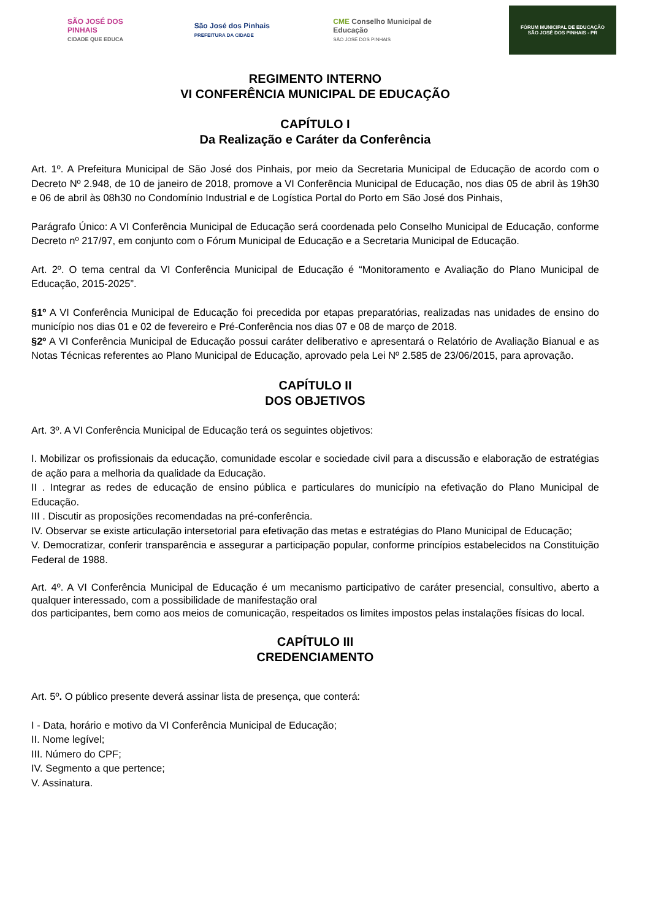SÃO JOSÉ DOS PINHAIS
CIDADE QUE EDUCA
São José dos Pinhais
PREFEITURA DA CIDADE
CME Conselho Municipal de Educação
SÃO JOSÉ DOS PINHAIS
FÓRUM MUNICIPAL DE EDUCAÇÃO
SÃO JOSÉ DOS PINHAIS - PR
REGIMENTO INTERNO
VI CONFERÊNCIA MUNICIPAL DE EDUCAÇÃO
CAPÍTULO I
Da Realização e Caráter da Conferência
Art. 1º. A Prefeitura Municipal de São José dos Pinhais, por meio da Secretaria Municipal de Educação de acordo com o Decreto Nº 2.948, de 10 de janeiro de 2018, promove a VI Conferência Municipal de Educação, nos dias 05 de abril às 19h30 e 06 de abril às 08h30 no Condomínio Industrial e de Logística Portal do Porto em São José dos Pinhais,
Parágrafo Único: A VI Conferência Municipal de Educação será coordenada pelo Conselho Municipal de Educação, conforme Decreto nº 217/97, em conjunto com o Fórum Municipal de Educação e a Secretaria Municipal de Educação.
Art. 2º. O tema central da VI Conferência Municipal de Educação é “Monitoramento e Avaliação do Plano Municipal de Educação, 2015-2025”.
§1º A VI Conferência Municipal de Educação foi precedida por etapas preparatórias, realizadas nas unidades de ensino do município nos dias 01 e 02 de fevereiro e Pré-Conferência nos dias 07 e 08 de março de 2018.
§2º A VI Conferência Municipal de Educação possui caráter deliberativo e apresentará o Relatório de Avaliação Bianual e as Notas Técnicas referentes ao Plano Municipal de Educação, aprovado pela Lei Nº 2.585 de 23/06/2015, para aprovação.
CAPÍTULO II
DOS OBJETIVOS
Art. 3º. A VI Conferência Municipal de Educação terá os seguintes objetivos:
I. Mobilizar os profissionais da educação, comunidade escolar e sociedade civil para a discussão e elaboração de estratégias de ação para a melhoria da qualidade da Educação.
II . Integrar as redes de educação de ensino pública e particulares do município na efetivação do Plano Municipal de Educação.
III . Discutir as proposições recomendadas na pré-conferência.
IV. Observar se existe articulação intersetorial para efetivação das metas e estratégias do Plano Municipal de Educação;
V. Democratizar, conferir transparência e assegurar a participação popular, conforme princípios estabelecidos na Constituição Federal de 1988.
Art. 4º. A VI Conferência Municipal de Educação é um mecanismo participativo de caráter presencial, consultivo, aberto a qualquer interessado, com a possibilidade de manifestação oral
dos participantes, bem como aos meios de comunicação, respeitados os limites impostos pelas instalações físicas do local.
CAPÍTULO III
CREDENCIAMENTO
Art. 5º. O público presente deverá assinar lista de presença, que conterá:
I - Data, horário e motivo da VI Conferência Municipal de Educação;
II. Nome legível;
III. Número do CPF;
IV. Segmento a que pertence;
V. Assinatura.